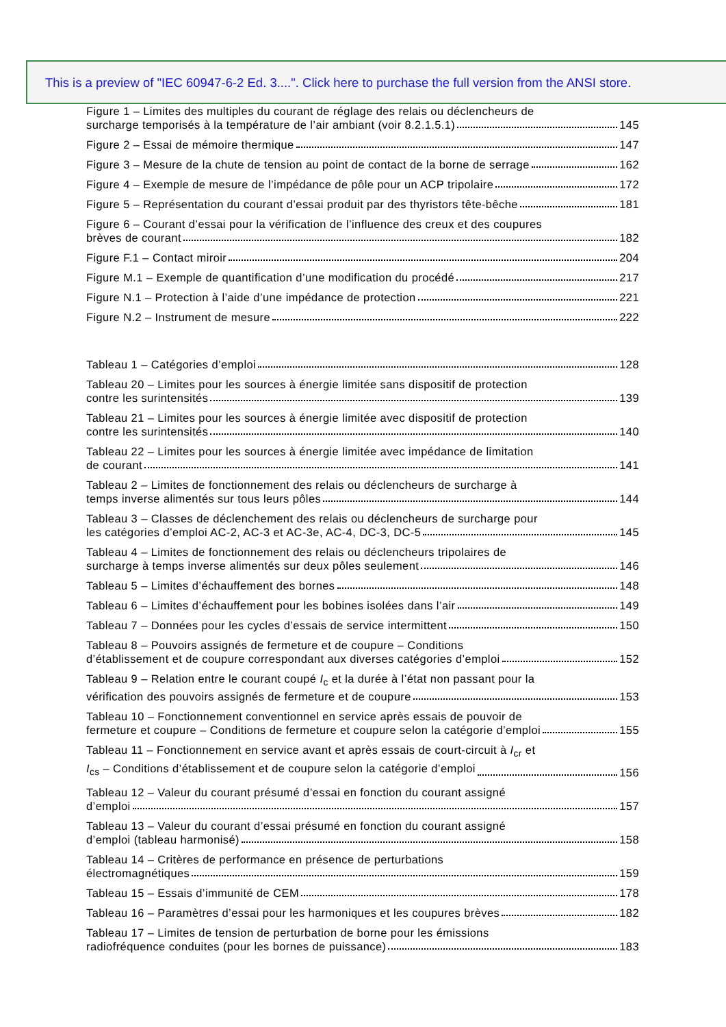This is a preview of "IEC 60947-6-2 Ed. 3....". Click here to purchase the full version from the ANSI store.
Figure 1 – Limites des multiples du courant de réglage des relais ou déclencheurs de
surcharge temporisés à la température de l’air ambiant (voir 8.2.1.5.1) 145
Figure 2 – Essai de mémoire thermique 147
Figure 3 – Mesure de la chute de tension au point de contact de la borne de serrage 162
Figure 4 – Exemple de mesure de l’impédance de pôle pour un ACP tripolaire 172
Figure 5 – Représentation du courant d’essai produit par des thyristors tête-bêche 181
Figure 6 – Courant d’essai pour la vérification de l’influence des creux et des coupures
brèves de courant 182
Figure F.1 – Contact miroir 204
Figure M.1 – Exemple de quantification d’une modification du procédé 217
Figure N.1 – Protection à l’aide d’une impédance de protection 221
Figure N.2 – Instrument de mesure 222
Tableau 1 – Catégories d’emploi 128
Tableau 20 – Limites pour les sources à énergie limitée sans dispositif de protection
contre les surintensités 139
Tableau 21 – Limites pour les sources à énergie limitée avec dispositif de protection
contre les surintensités 140
Tableau 22 – Limites pour les sources à énergie limitée avec impédance de limitation
de courant 141
Tableau 2 – Limites de fonctionnement des relais ou déclencheurs de surcharge à
temps inverse alimentés sur tous leurs pôles 144
Tableau 3 – Classes de déclenchement des relais ou déclencheurs de surcharge pour
les catégories d’emploi AC-2, AC-3 et AC-3e, AC-4, DC-3, DC-5 145
Tableau 4 – Limites de fonctionnement des relais ou déclencheurs tripolaires de
surcharge à temps inverse alimentés sur deux pôles seulement 146
Tableau 5 – Limites d’échauffement des bornes 148
Tableau 6 – Limites d’échauffement pour les bobines isolées dans l’air 149
Tableau 7 – Données pour les cycles d’essais de service intermittent 150
Tableau 8 – Pouvoirs assignés de fermeture et de coupure – Conditions
d’établissement et de coupure correspondant aux diverses catégories d’emploi 152
Tableau 9 – Relation entre le courant coupé I<sub>c</sub> et la durée à l’état non passant pour la
vérification des pouvoirs assignés de fermeture et de coupure 153
Tableau 10 – Fonctionnement conventionnel en service après essais de pouvoir de
fermeture et coupure – Conditions de fermeture et coupure selon la catégorie d’emploi 155
Tableau 11 – Fonctionnement en service avant et après essais de court-circuit à I<sub>cr</sub> et
I<sub>cs</sub> – Conditions d’établissement et de coupure selon la catégorie d’emploi 156
Tableau 12 – Valeur du courant présumé d’essai en fonction du courant assigné
d’emploi 157
Tableau 13 – Valeur du courant d’essai présumé en fonction du courant assigné
d’emploi (tableau harmonisé) 158
Tableau 14 – Critères de performance en présence de perturbations
électromagnétiques 159
Tableau 15 – Essais d’immunité de CEM 178
Tableau 16 – Paramètres d’essai pour les harmoniques et les coupures brèves 182
Tableau 17 – Limites de tension de perturbation de borne pour les émissions
radiofréquence conduites (pour les bornes de puissance) 183